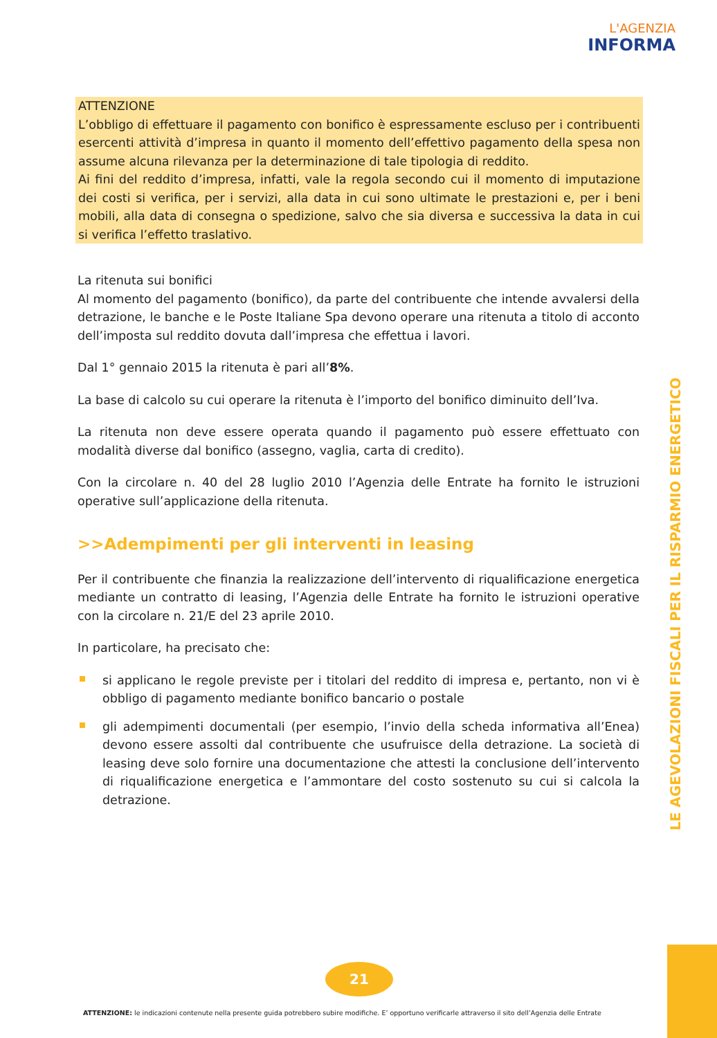L'AGENZIA
INFORMA
ATTENZIONE
L’obbligo di effettuare il pagamento con bonifico è espressamente escluso per i contribuenti esercenti attività d’impresa in quanto il momento dell’effettivo pagamento della spesa non assume alcuna rilevanza per la determinazione di tale tipologia di reddito.
Ai fini del reddito d’impresa, infatti, vale la regola secondo cui il momento di imputazione dei costi si verifica, per i servizi, alla data in cui sono ultimate le prestazioni e, per i beni mobili, alla data di consegna o spedizione, salvo che sia diversa e successiva la data in cui si verifica l’effetto traslativo.
La ritenuta sui bonifici
Al momento del pagamento (bonifico), da parte del contribuente che intende avvalersi della detrazione, le banche e le Poste Italiane Spa devono operare una ritenuta a titolo di acconto dell’imposta sul reddito dovuta dall’impresa che effettua i lavori.
Dal 1° gennaio 2015 la ritenuta è pari all’8%.
La base di calcolo su cui operare la ritenuta è l’importo del bonifico diminuito dell’Iva.
La ritenuta non deve essere operata quando il pagamento può essere effettuato con modalità diverse dal bonifico (assegno, vaglia, carta di credito).
Con la circolare n. 40 del 28 luglio 2010 l’Agenzia delle Entrate ha fornito le istruzioni operative sull’applicazione della ritenuta.
>>Adempimenti per gli interventi in leasing
Per il contribuente che finanzia la realizzazione dell’intervento di riqualificazione energetica mediante un contratto di leasing, l’Agenzia delle Entrate ha fornito le istruzioni operative con la circolare n. 21/E del 23 aprile 2010.
In particolare, ha precisato che:
si applicano le regole previste per i titolari del reddito di impresa e, pertanto, non vi è obbligo di pagamento mediante bonifico bancario o postale
gli adempimenti documentali (per esempio, l’invio della scheda informativa all’Enea) devono essere assolti dal contribuente che usufruisce della detrazione. La società di leasing deve solo fornire una documentazione che attesti la conclusione dell’intervento di riqualificazione energetica e l’ammontare del costo sostenuto su cui si calcola la detrazione.
LE AGEVOLAZIONI FISCALI PER IL RISPARMIO ENERGETICO
21
ATTENZIONE: le indicazioni contenute nella presente guida potrebbero subire modifiche. E’ opportuno verificarle attraverso il sito dell’Agenzia delle Entrate